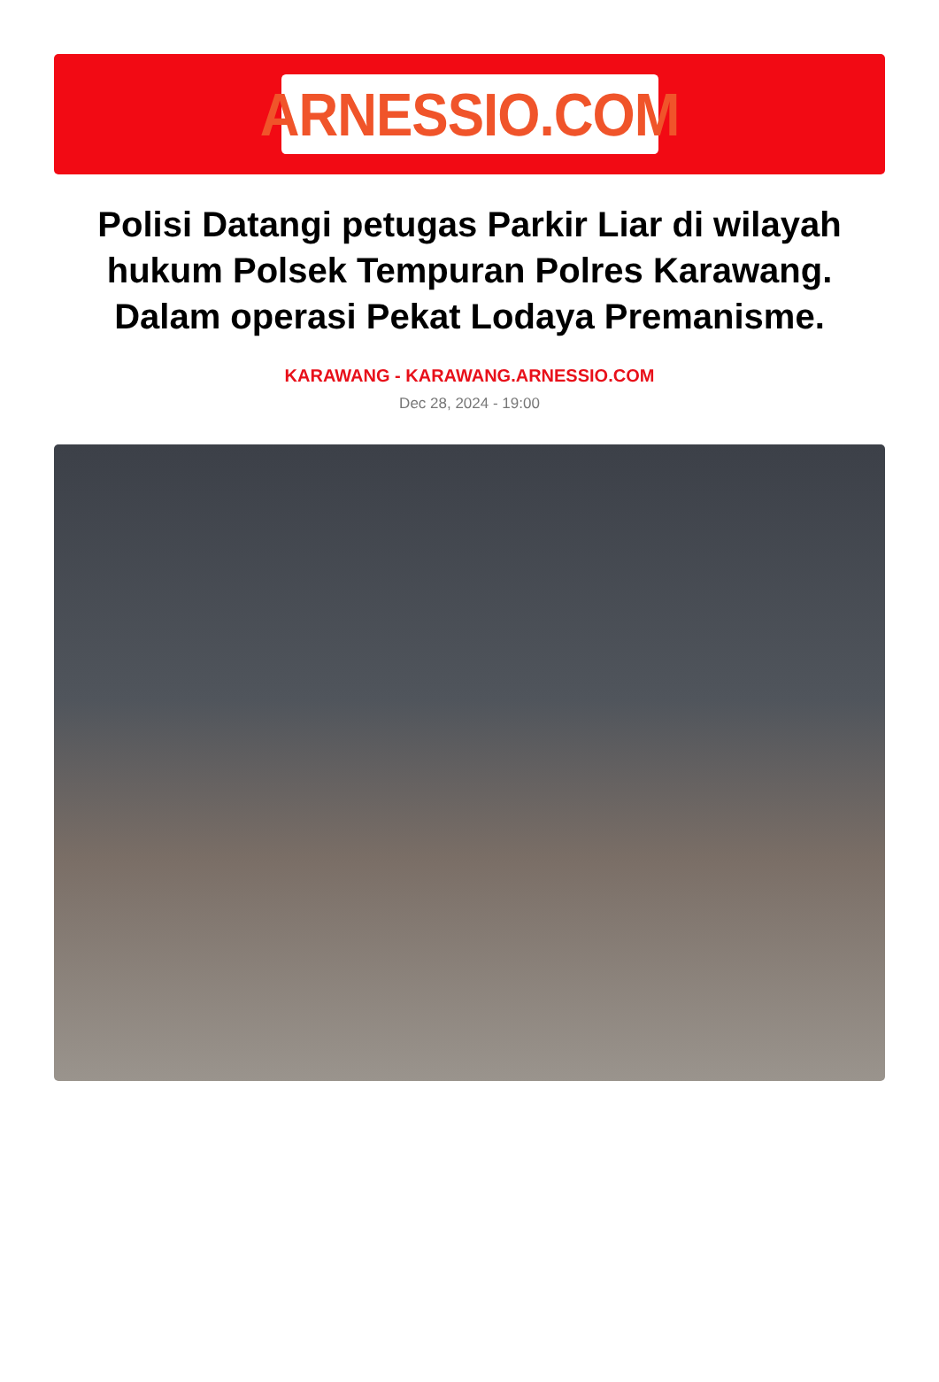ARNESSIO.COM
Polisi Datangi petugas Parkir Liar di wilayah hukum Polsek Tempuran Polres Karawang. Dalam operasi Pekat Lodaya Premanisme.
KARAWANG - KARAWANG.ARNESSIO.COM
Dec 28, 2024 - 19:00